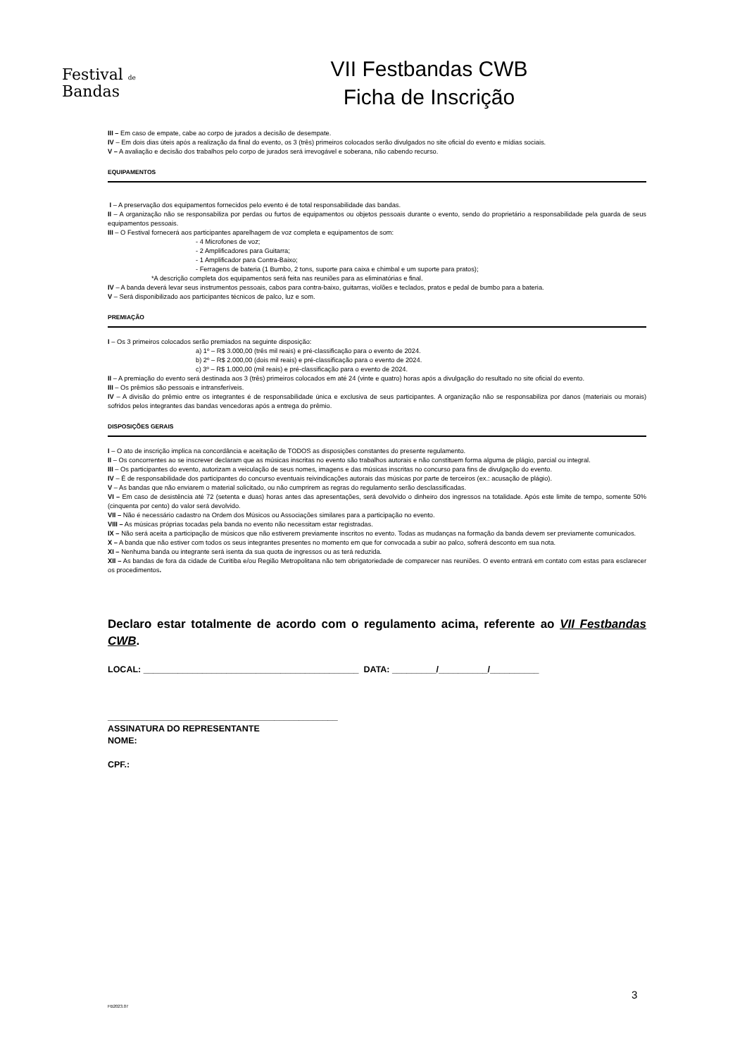Festival de
Bandas
VII Festbandas CWB
Ficha de Inscrição
III – Em caso de empate, cabe ao corpo de jurados a decisão de desempate.
IV – Em dois dias úteis após a realização da final do evento, os 3 (três) primeiros colocados serão divulgados no site oficial do evento e mídias sociais.
V – A avaliação e decisão dos trabalhos pelo corpo de jurados será irrevogável e soberana, não cabendo recurso.
EQUIPAMENTOS
I – A preservação dos equipamentos fornecidos pelo evento é de total responsabilidade das bandas.
II – A organização não se responsabiliza por perdas ou furtos de equipamentos ou objetos pessoais durante o evento, sendo do proprietário a responsabilidade pela guarda de seus equipamentos pessoais.
III – O Festival fornecerá aos participantes aparelhagem de voz completa e equipamentos de som:
- 4 Microfones de voz;
- 2 Amplificadores para Guitarra;
- 1 Amplificador para Contra-Baixo;
- Ferragens de bateria (1 Bumbo, 2 tons, suporte para caixa e chimbal e um suporte para pratos);
*A descrição completa dos equipamentos será feita nas reuniões para as eliminatórias e final.
IV – A banda deverá levar seus instrumentos pessoais, cabos para contra-baixo, guitarras, violões e teclados, pratos e pedal de bumbo para a bateria.
V – Será disponibilizado aos participantes técnicos de palco, luz e som.
PREMIAÇÃO
I – Os 3 primeiros colocados serão premiados na seguinte disposição:
a) 1º – R$ 3.000,00 (três mil reais) e pré-classificação para o evento de 2024.
b) 2º – R$ 2.000,00 (dois mil reais) e pré-classificação para o evento de 2024.
c) 3º – R$ 1.000,00 (mil reais) e pré-classificação para o evento de 2024.
II – A premiação do evento será destinada aos 3 (três) primeiros colocados em até 24 (vinte e quatro) horas após a divulgação do resultado no site oficial do evento.
III – Os prêmios são pessoais e intransferíveis.
IV – A divisão do prêmio entre os integrantes é de responsabilidade única e exclusiva de seus participantes. A organização não se responsabiliza por danos (materiais ou morais) sofridos pelos integrantes das bandas vencedoras após a entrega do prêmio.
DISPOSIÇÕES GERAIS
I – O ato de inscrição implica na concordância e aceitação de TODOS as disposições constantes do presente regulamento.
II – Os concorrentes ao se inscrever declaram que as músicas inscritas no evento são trabalhos autorais e não constituem forma alguma de plágio, parcial ou integral.
III – Os participantes do evento, autorizam a veiculação de seus nomes, imagens e das músicas inscritas no concurso para fins de divulgação do evento.
IV – É de responsabilidade dos participantes do concurso eventuais reivindicações autorais das músicas por parte de terceiros (ex.: acusação de plágio).
V – As bandas que não enviarem o material solicitado, ou não cumprirem as regras do regulamento serão desclassificadas.
VI – Em caso de desistência até 72 (setenta e duas) horas antes das apresentações, será devolvido o dinheiro dos ingressos na totalidade. Após este limite de tempo, somente 50% (cinquenta por cento) do valor será devolvido.
VII – Não é necessário cadastro na Ordem dos Músicos ou Associações similares para a participação no evento.
VIII – As músicas próprias tocadas pela banda no evento não necessitam estar registradas.
IX – Não será aceita a participação de músicos que não estiverem previamente inscritos no evento. Todas as mudanças na formação da banda devem ser previamente comunicados.
X – A banda que não estiver com todos os seus integrantes presentes no momento em que for convocada a subir ao palco, sofrerá desconto em sua nota.
XI – Nenhuma banda ou integrante será isenta da sua quota de ingressos ou as terá reduzida.
XII – As bandas de fora da cidade de Curitiba e/ou Região Metropolitana não tem obrigatoriedade de comparecer nas reuniões. O evento entrará em contato com estas para esclarecer os procedimentos.
Declaro estar totalmente de acordo com o regulamento acima, referente ao VII Festbandas CWB.
LOCAL: ____________________________________________ DATA: _________/__________/__________
_______________________________________________
ASSINATURA DO REPRESENTANTE
NOME:
CPF.:
3
FB2023.07